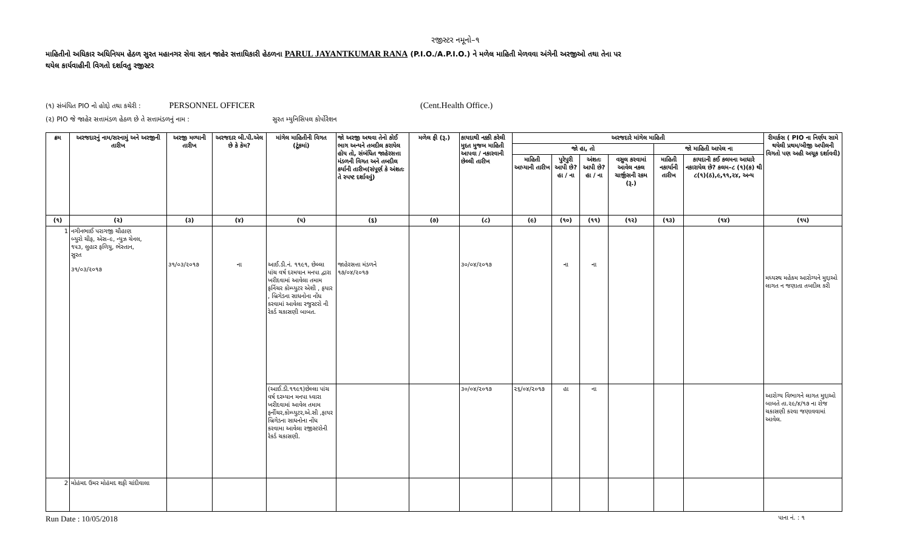રજીસ્ટર નમૂનો–૧
માહિતીનો અધિકાર અધિનિયમ હેઠળ સુરત મહાનગર સેવા સદન જાહેર સત્તાધિકારી હેઠળના PARUL JAYANTKUMAR RANA (P.I.O./A.P.I.O.) ને મળેલ માહિતી મેળવવા અંગેની અરજીઓ તથા તેના પર
થયેલ કાર્યવાહીની વિગતો દર્શાવતુ રજીસ્ટર
(૧) સંબંધિત PIO નો હોદ્દો તથા કચેરી : PERSONNEL OFFICER (Cent.Health Office.)
(૨) PIO જે જાહેર સત્તામંડળ હેઠળ છે તે સત્તામંડળનું નામ : સુરત મ્યુનિસિપલ કોર્પોરેશન
| ક્રમ | અરજદારનું નામ/સરનામું અને અરજીની તારીખ | અરજી મળ્યાની તારીખ | અરજદાર બી.પી.એલ છે કે કેમ? | માંગેલ માહિતીની વિગત (ટૂંકમાં) | જો અરજી અથવા તેનો કોઈ ભાગ અન્યને તબદીલ કરાયેલ હોય તો, સંબંધિત જાહેરસત્તા મંડળની વિગત અને તબદીલ કર્યાની તારીખ(સંપૂર્ણ કે અંશતઃ તે સ્પષ્ટ દર્શાવવું) | મળેલ ફી (રૂ.) | કાયદાથી નક્કી કરેલી મુદત મુજબ માહિતી આપવા / નકારવાની છેલ્લી તારીખ | અરજદારે માંગેલ માહિતી | | | | | | રીમાર્કસ ( PIO ના નિર્ણય સામે થયેલી પ્રથમ/બીજી અપીલની વિગતો પણ અહી અચૂક દર્શાવવી) |
| --- | --- | --- | --- | --- | --- | --- | --- | --- | --- | --- | --- | --- | --- | --- |
| | | | | | | | | જો હા, તો | | | | જો માહિતી આપેલ ના | | |
| | | | | | | | | માહિતી આપ્યાની તારીખ | પુરેપુરી આપી છે? હા / ના | અંશતઃ આપી છે? હા / ના | વસુલ કરવામાં આવેલ નકલ ચાર્જીસની રકમ (રૂ.) | માહિતી નકાર્યાની તારીખ | કાયદાની કઈ કલમના આધારે નકારાયેલ છે? કલમ–૮ (૧)(ક) થી ૮(૧)(ઠ),૯,૧૧,૨૪, અન્ય | |
| (૧) | (૨) | (૩) | (૪) | (૫) | (૬) | (૭) | (૮) | (૯) | (૧૦) | (૧૧) | (૧૨) | (૧૩) | (૧૪) | (૧૫) |
| 1 | નગીનભાઈ પરાગજી ચૌહાણ બ્યુરો ચીફ, એસ–૯, ન્યુઝ ચેનલ, ૧૫૩, લુહાર ફળિયુ, ભેસ્તાન, સુરત ૩૧/૦૩/૨૦૧૭ | ૩૧/૦૩/૨૦૧૭ | ના | આઈ.ડી.નં. ૧૧૯૧, છેલ્લા પાંચ વર્ષ દરમયાન મનપા દ્વારા ખરીદવામાં આવેલા તમામ ફર્નિચર કોમ્પ્યુટર એશી , ફયાર , બ્રિગેડના સાધનોના નોંધ કરવામાં આવેલા રજુસ્ટરો ની રેકર્ડ ચકાસણી બાબત. | જાહેરસત્તા મંડળને ૧૭/૦૪/૨૦૧૭ | | ૩૦/૦૪/૨૦૧૭ | | ના | ના | | | | મધ્યસ્થ મહેકમ આરોગ્યને મુદ્દાઓ લાગત ન જણાતા તબદીલ કરી |
| | | | | (આઈ.ડી.૧૧૯૧)છેલ્લા પાંચ વર્ષ દરમ્યાન મનપા ધ્વારા ખરીદવામાં આવેલ તમામ ફર્નીચર,કોમ્પ્યુટર,એ.સી ,ફાયર બ્રિગેડના સાધનોના નોંધ કરવામા આવેલા રજીસ્ટરોની રેકર્ડ ચકાસણી. | | | ૩૦/૦૪/૨૦૧૭ | ૨૬/૦૪/૨૦૧૭ | હા | ના | | | | આરોગ્ય વિભાગને લાગત મુદ્દાઓ બાબતે તા.૨૯/૪/૧૭ ના રોજ ચકાસણી કરવા જણાવવામાં આવેલ. |
| 2 | મોહંમદ ઉમર મોહંમદ શફી ચાંદીવાલા | | | | | | | | | | | | | |
Run Date : 10/05/2018 પાના નં. : ૧